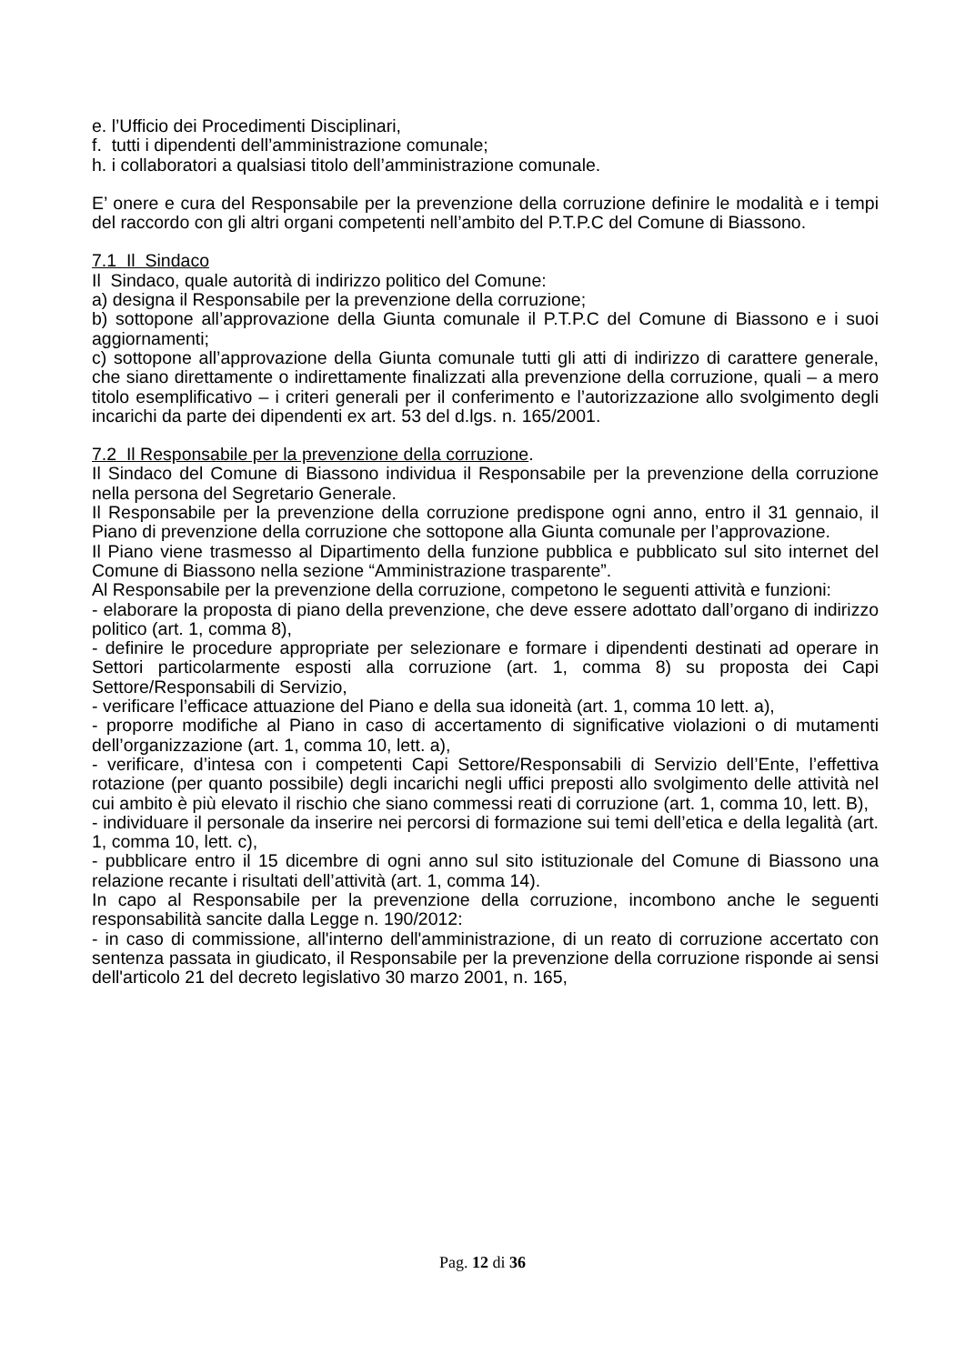e. l’Ufficio dei Procedimenti Disciplinari,
f. tutti i dipendenti dell’amministrazione comunale;
h. i collaboratori a qualsiasi titolo dell’amministrazione comunale.
E’ onere e cura del Responsabile per la prevenzione della corruzione definire le modalità e i tempi del raccordo con gli altri organi competenti nell’ambito del P.T.P.C del Comune di Biassono.
7.1 Il Sindaco
Il Sindaco, quale autorità di indirizzo politico del Comune:
a) designa il Responsabile per la prevenzione della corruzione;
b) sottopone all’approvazione della Giunta comunale il P.T.P.C del Comune di Biassono e i suoi aggiornamenti;
c) sottopone all’approvazione della Giunta comunale tutti gli atti di indirizzo di carattere generale, che siano direttamente o indirettamente finalizzati alla prevenzione della corruzione, quali – a mero titolo esemplificativo – i criteri generali per il conferimento e l’autorizzazione allo svolgimento degli incarichi da parte dei dipendenti ex art. 53 del d.lgs. n. 165/2001.
7.2 Il Responsabile per la prevenzione della corruzione.
Il Sindaco del Comune di Biassono individua il Responsabile per la prevenzione della corruzione nella persona del Segretario Generale.
Il Responsabile per la prevenzione della corruzione predispone ogni anno, entro il 31 gennaio, il Piano di prevenzione della corruzione che sottopone alla Giunta comunale per l’approvazione.
Il Piano viene trasmesso al Dipartimento della funzione pubblica e pubblicato sul sito internet del Comune di Biassono nella sezione “Amministrazione trasparente”.
Al Responsabile per la prevenzione della corruzione, competono le seguenti attività e funzioni:
- elaborare la proposta di piano della prevenzione, che deve essere adottato dall’organo di indirizzo politico (art. 1, comma 8),
- definire le procedure appropriate per selezionare e formare i dipendenti destinati ad operare in Settori particolarmente esposti alla corruzione (art. 1, comma 8) su proposta dei Capi Settore/Responsabili di Servizio,
- verificare l’efficace attuazione del Piano e della sua idoneità (art. 1, comma 10 lett. a),
- proporre modifiche al Piano in caso di accertamento di significative violazioni o di mutamenti dell’organizzazione (art. 1, comma 10, lett. a),
- verificare, d’intesa con i competenti Capi Settore/Responsabili di Servizio dell’Ente, l’effettiva rotazione (per quanto possibile) degli incarichi negli uffici preposti allo svolgimento delle attività nel cui ambito è più elevato il rischio che siano commessi reati di corruzione (art. 1, comma 10, lett. B),
- individuare il personale da inserire nei percorsi di formazione sui temi dell’etica e della legalità (art. 1, comma 10, lett. c),
- pubblicare entro il 15 dicembre di ogni anno sul sito istituzionale del Comune di Biassono una relazione recante i risultati dell’attività (art. 1, comma 14).
In capo al Responsabile per la prevenzione della corruzione, incombono anche le seguenti responsabilità sancite dalla Legge n. 190/2012:
- in caso di commissione, all'interno dell'amministrazione, di un reato di corruzione accertato con sentenza passata in giudicato, il Responsabile per la prevenzione della corruzione risponde ai sensi dell'articolo 21 del decreto legislativo 30 marzo 2001, n. 165,
Pag. 12 di 36